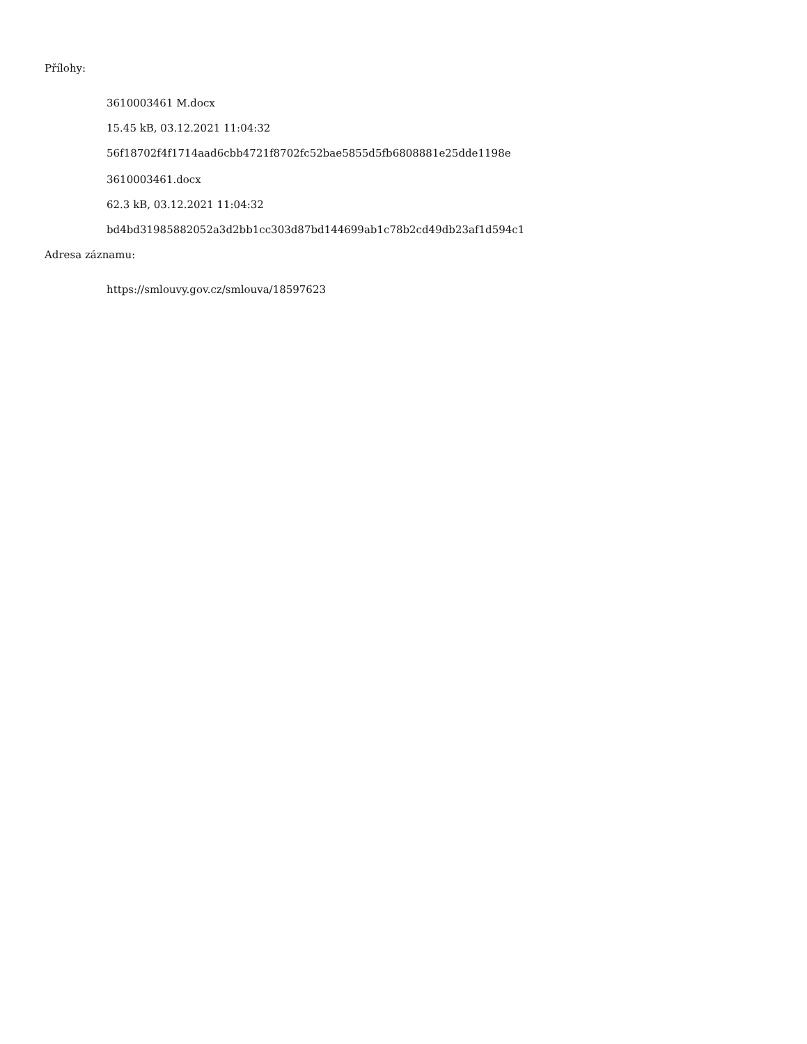Přílohy:
3610003461 M.docx
15.45 kB, 03.12.2021 11:04:32
56f18702f4f1714aad6cbb4721f8702fc52bae5855d5fb6808881e25dde1198e
3610003461.docx
62.3 kB, 03.12.2021 11:04:32
bd4bd31985882052a3d2bb1cc303d87bd144699ab1c78b2cd49db23af1d594c1
Adresa záznamu:
https://smlouvy.gov.cz/smlouva/18597623